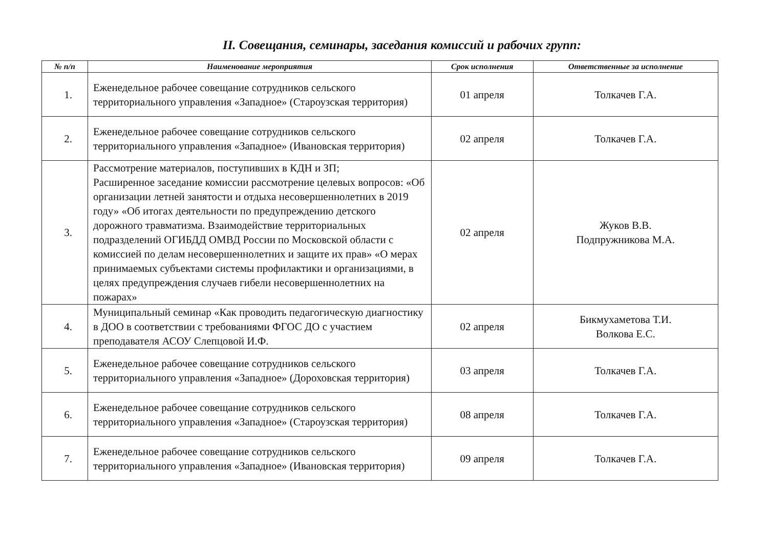II. Совещания, семинары, заседания комиссий и рабочих групп:
| № п/п | Наименование мероприятия | Срок исполнения | Ответственные за исполнение |
| --- | --- | --- | --- |
| 1. | Еженедельное рабочее совещание сотрудников сельского территориального управления «Западное» (Староузская территория) | 01 апреля | Толкачев Г.А. |
| 2. | Еженедельное рабочее совещание сотрудников сельского территориального управления «Западное» (Ивановская территория) | 02 апреля | Толкачев Г.А. |
| 3. | Рассмотрение материалов, поступивших в КДН и ЗП; Расширенное заседание комиссии рассмотрение целевых вопросов: «Об организации летней занятости и отдыха несовершеннолетних в 2019 году» «Об итогах деятельности по предупреждению детского дорожного травматизма. Взаимодействие территориальных подразделений ОГИБДД ОМВД России по Московской области с комиссией по делам несовершеннолетних и защите их прав» «О мерах принимаемых субъектами системы профилактики и организациями, в целях предупреждения случаев гибели несовершеннолетних на пожарах» | 02 апреля | Жуков В.В. Подпружникова М.А. |
| 4. | Муниципальный семинар «Как проводить педагогическую диагностику в ДОО в соответствии с требованиями ФГОС ДО с участием преподавателя АСОУ Слепцовой И.Ф. | 02 апреля | Бикмухаметова Т.И. Волкова Е.С. |
| 5. | Еженедельное рабочее совещание сотрудников сельского территориального управления «Западное» (Дороховская территория) | 03 апреля | Толкачев Г.А. |
| 6. | Еженедельное рабочее совещание сотрудников сельского территориального управления «Западное» (Староузская территория) | 08 апреля | Толкачев Г.А. |
| 7. | Еженедельное рабочее совещание сотрудников сельского территориального управления «Западное» (Ивановская территория) | 09 апреля | Толкачев Г.А. |